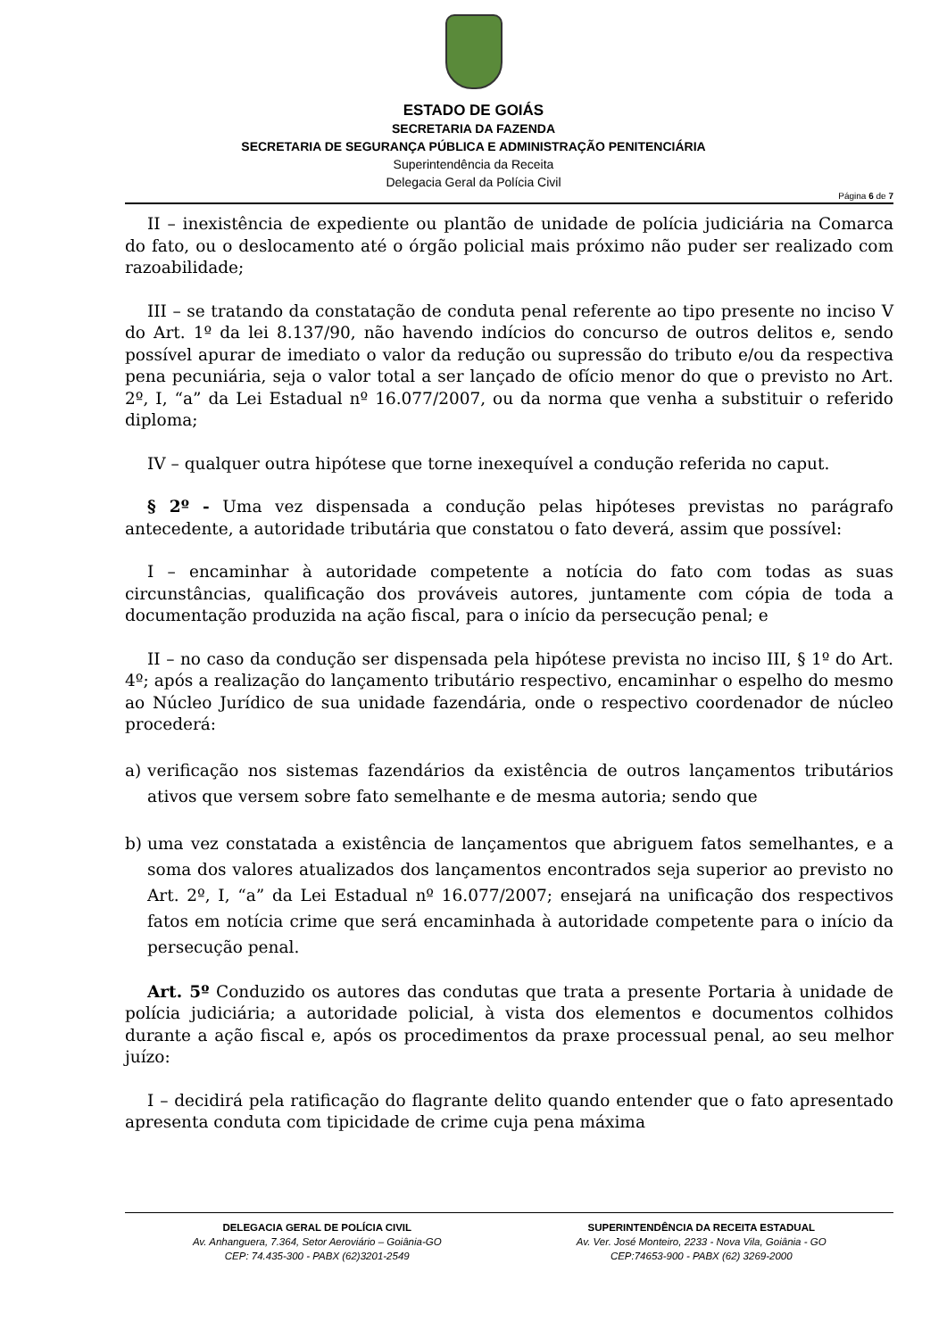ESTADO DE GOIÁS
SECRETARIA DA FAZENDA
SECRETARIA DE SEGURANÇA PÚBLICA E ADMINISTRAÇÃO PENITENCIÁRIA
Superintendência da Receita
Delegacia Geral da Polícia Civil
Página 6 de 7
II – inexistência de expediente ou plantão de unidade de polícia judiciária na Comarca do fato, ou o deslocamento até o órgão policial mais próximo não puder ser realizado com razoabilidade;
III – se tratando da constatação de conduta penal referente ao tipo presente no inciso V do Art. 1º da lei 8.137/90, não havendo indícios do concurso de outros delitos e, sendo possível apurar de imediato o valor da redução ou supressão do tributo e/ou da respectiva pena pecuniária, seja o valor total a ser lançado de ofício menor do que o previsto no Art. 2º, I, “a” da Lei Estadual nº 16.077/2007, ou da norma que venha a substituir o referido diploma;
IV – qualquer outra hipótese que torne inexequível a condução referida no caput.
§ 2º - Uma vez dispensada a condução pelas hipóteses previstas no parágrafo antecedente, a autoridade tributária que constatou o fato deverá, assim que possível:
I – encaminhar à autoridade competente a notícia do fato com todas as suas circunstâncias, qualificação dos prováveis autores, juntamente com cópia de toda a documentação produzida na ação fiscal, para o início da persecução penal; e
II – no caso da condução ser dispensada pela hipótese prevista no inciso III, § 1º do Art. 4º; após a realização do lançamento tributário respectivo, encaminhar o espelho do mesmo ao Núcleo Jurídico de sua unidade fazendária, onde o respectivo coordenador de núcleo procederá:
a) verificação nos sistemas fazendários da existência de outros lançamentos tributários ativos que versem sobre fato semelhante e de mesma autoria; sendo que
b) uma vez constatada a existência de lançamentos que abriguem fatos semelhantes, e a soma dos valores atualizados dos lançamentos encontrados seja superior ao previsto no Art. 2º, I, “a” da Lei Estadual nº 16.077/2007; ensejará na unificação dos respectivos fatos em notícia crime que será encaminhada à autoridade competente para o início da persecução penal.
Art. 5º Conduzido os autores das condutas que trata a presente Portaria à unidade de polícia judiciária; a autoridade policial, à vista dos elementos e documentos colhidos durante a ação fiscal e, após os procedimentos da praxe processual penal, ao seu melhor juízo:
I – decidirá pela ratificação do flagrante delito quando entender que o fato apresentado apresenta conduta com tipicidade de crime cuja pena máxima
DELEGACIA GERAL DE POLÍCIA CIVIL
Av. Anhanguera, 7.364, Setor Aeroviário – Goiânia-GO
CEP: 74.435-300 - PABX (62)3201-2549
SUPERINTENDÊNCIA DA RECEITA ESTADUAL
Av. Ver. José Monteiro, 2233 - Nova Vila, Goiânia - GO
CEP:74653-900 - PABX (62) 3269-2000